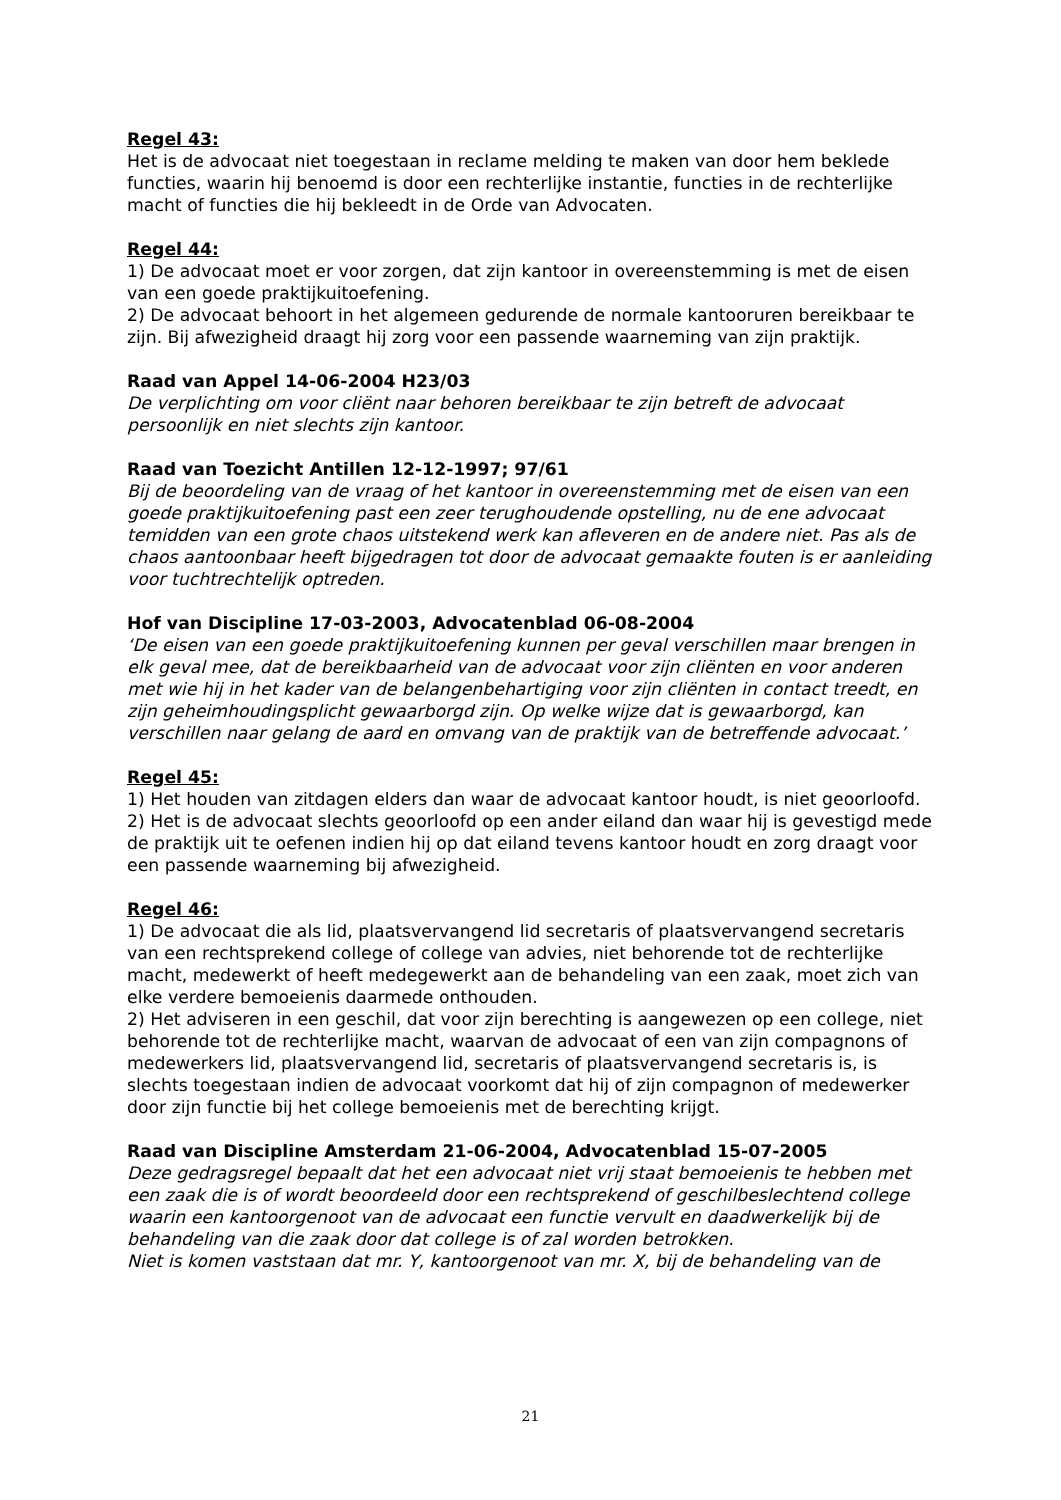Regel 43:
Het is de advocaat niet toegestaan in reclame melding te maken van door hem beklede functies, waarin hij benoemd is door een rechterlijke instantie, functies in de rechterlijke macht of functies die hij bekleedt in de Orde van Advocaten.
Regel 44:
1) De advocaat moet er voor zorgen, dat zijn kantoor in overeenstemming is met de eisen van een goede praktijkuitoefening.
2) De advocaat behoort in het algemeen gedurende de normale kantooruren bereikbaar te zijn. Bij afwezigheid draagt hij zorg voor een passende waarneming van zijn praktijk.
Raad van Appel 14-06-2004 H23/03
De verplichting om voor cliënt naar behoren bereikbaar te zijn betreft de advocaat persoonlijk en niet slechts zijn kantoor.
Raad van Toezicht Antillen 12-12-1997; 97/61
Bij de beoordeling van de vraag of het kantoor in overeenstemming met de eisen van een goede praktijkuitoefening past een zeer terughoudende opstelling, nu de ene advocaat temidden van een grote chaos uitstekend werk kan afleveren en de andere niet. Pas als de chaos aantoonbaar heeft bijgedragen tot door de advocaat gemaakte fouten is er aanleiding voor tuchtrechtelijk optreden.
Hof van Discipline 17-03-2003, Advocatenblad 06-08-2004
‘De eisen van een goede praktijkuitoefening kunnen per geval verschillen maar brengen in elk geval mee, dat de bereikbaarheid van de advocaat voor zijn cliënten en voor anderen met wie hij in het kader van de belangenbehartiging voor zijn cliënten in contact treedt, en zijn geheimhoudingsplicht gewaarborgd zijn. Op welke wijze dat is gewaarborgd, kan verschillen naar gelang de aard en omvang van de praktijk van de betreffende advocaat.’
Regel 45:
1) Het houden van zitdagen elders dan waar de advocaat kantoor houdt, is niet geoorloofd.
2) Het is de advocaat slechts geoorloofd op een ander eiland dan waar hij is gevestigd mede de praktijk uit te oefenen indien hij op dat eiland tevens kantoor houdt en zorg draagt voor een passende waarneming bij afwezigheid.
Regel 46:
1) De advocaat die als lid, plaatsvervangend lid secretaris of plaatsvervangend secretaris van een rechtsprekend college of college van advies, niet behorende tot de rechterlijke macht, medewerkt of heeft medegewerkt aan de behandeling van een zaak, moet zich van elke verdere bemoeienis daarmede onthouden.
2) Het adviseren in een geschil, dat voor zijn berechting is aangewezen op een college, niet behorende tot de rechterlijke macht, waarvan de advocaat of een van zijn compagnons of medewerkers lid, plaatsvervangend lid, secretaris of plaatsvervangend secretaris is, is slechts toegestaan indien de advocaat voorkomt dat hij of zijn compagnon of medewerker door zijn functie bij het college bemoeienis met de berechting krijgt.
Raad van Discipline Amsterdam 21-06-2004, Advocatenblad 15-07-2005
Deze gedragsregel bepaalt dat het een advocaat niet vrij staat bemoeienis te hebben met een zaak die is of wordt beoordeeld door een rechtsprekend of geschilbeslechtend college waarin een kantoorgenoot van de advocaat een functie vervult en daadwerkelijk bij de behandeling van die zaak door dat college is of zal worden betrokken.
Niet is komen vaststaan dat mr. Y, kantoorgenoot van mr. X, bij de behandeling van de
21